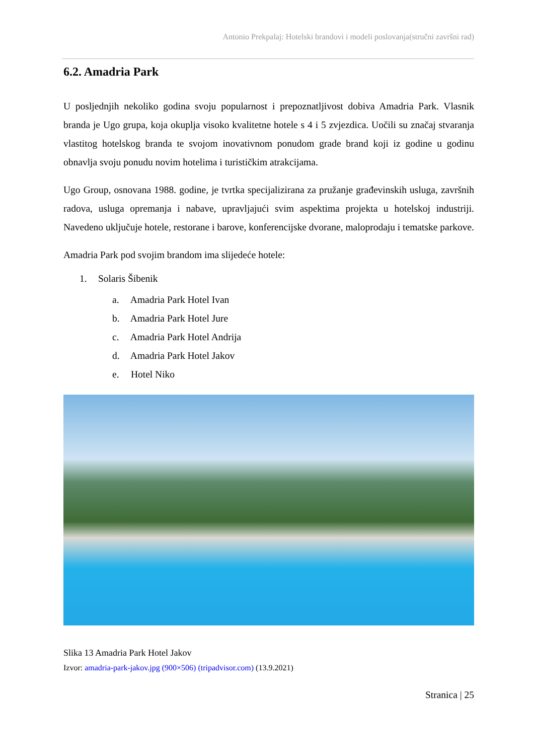Antonio Prekpalaj: Hotelski brandovi i modeli poslovanja(stručni završni rad)
6.2. Amadria Park
U posljednjih nekoliko godina svoju popularnost i prepoznatljivost dobiva Amadria Park. Vlasnik branda je Ugo grupa, koja okuplja visoko kvalitetne hotele s 4 i 5 zvjezdica. Uočili su značaj stvaranja vlastitog hotelskog branda te svojom inovativnom ponudom grade brand koji iz godine u godinu obnavlja svoju ponudu novim hotelima i turističkim atrakcijama.
Ugo Group, osnovana 1988. godine, je tvrtka specijalizirana za pružanje građevinskih usluga, završnih radova, usluga opremanja i nabave, upravljajući svim aspektima projekta u hotelskoj industriji. Navedeno uključuje hotele, restorane i barove, konferencijske dvorane, maloprodaju i tematske parkove.
Amadria Park pod svojim brandom ima slijedeće hotele:
1. Solaris Šibenik
a. Amadria Park Hotel Ivan
b. Amadria Park Hotel Jure
c. Amadria Park Hotel Andrija
d. Amadria Park Hotel Jakov
e. Hotel Niko
Slika 13 Amadria Park Hotel Jakov
Izvor: amadria-park-jakov.jpg (900×506) (tripadvisor.com) (13.9.2021)
Stranica | 25